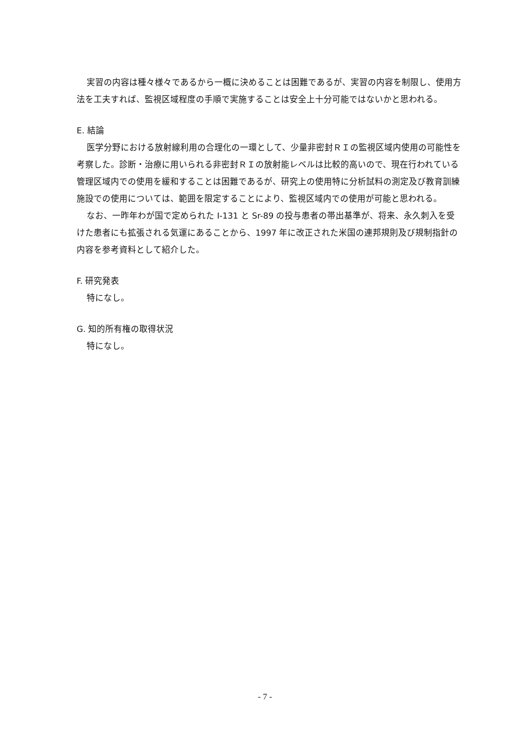実習の内容は種々様々であるから一概に決めることは困難であるが、実習の内容を制限し、使用方法を工夫すれば、監視区域程度の手順で実施することは安全上十分可能ではないかと思われる。
E. 結論
医学分野における放射線利用の合理化の一環として、少量非密封ＲＩの監視区域内使用の可能性を考察した。診断・治療に用いられる非密封ＲＩの放射能レベルは比較的高いので、現在行われている管理区域内での使用を緩和することは困難であるが、研究上の使用特に分析試料の測定及び教育訓練施設での使用については、範囲を限定することにより、監視区域内での使用が可能と思われる。
なお、一昨年わが国で定められた I-131 と Sr-89 の投与患者の帯出基準が、将来、永久刺入を受けた患者にも拡張される気運にあることから、1997 年に改正された米国の連邦規則及び規制指針の内容を参考資料として紹介した。
F. 研究発表
特になし。
G. 知的所有権の取得状況
特になし。
- 7 -